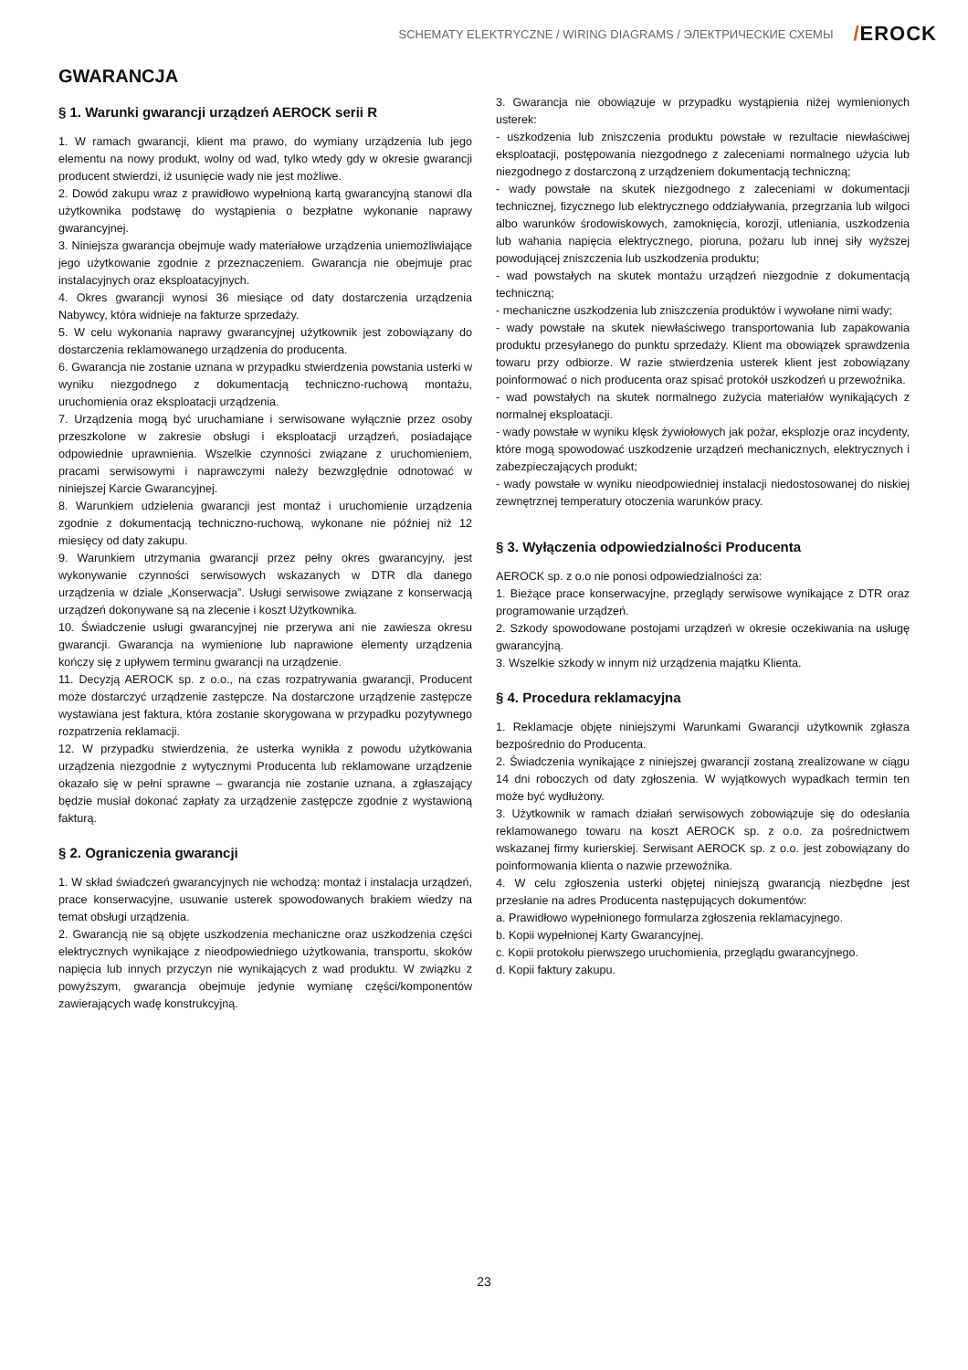SCHEMATY ELEKTRYCZNE / WIRING DIAGRAMS / ЭЛЕКТРИЧЕСКИЕ СХЕМЫ
/EROCK
GWARANCJA
§ 1. Warunki gwarancji urządzeń AEROCK serii R
1. W ramach gwarancji, klient ma prawo, do wymiany urządzenia lub jego elementu na nowy produkt, wolny od wad, tylko wtedy gdy w okresie gwarancji producent stwierdzi, iż usunięcie wady nie jest możliwe.
2. Dowód zakupu wraz z prawidłowo wypełnioną kartą gwarancyjną stanowi dla użytkownika podstawę do wystąpienia o bezpłatne wykonanie naprawy gwarancyjnej.
3. Niniejsza gwarancja obejmuje wady materiałowe urządzenia uniemożliwiające jego użytkowanie zgodnie z przeznaczeniem. Gwarancja nie obejmuje prac instalacyjnych oraz eksploatacyjnych.
4. Okres gwarancji wynosi 36 miesiące od daty dostarczenia urządzenia Nabywcy, która widnieje na fakturze sprzedaży.
5. W celu wykonania naprawy gwarancyjnej użytkownik jest zobowiązany do dostarczenia reklamowanego urządzenia do producenta.
6. Gwarancja nie zostanie uznana w przypadku stwierdzenia powstania usterki w wyniku niezgodnego z dokumentacją techniczno-ruchową montażu, uruchomienia oraz eksploatacji urządzenia.
7. Urządzenia mogą być uruchamiane i serwisowane wyłącznie przez osoby przeszkolone w zakresie obsługi i eksploatacji urządzeń, posiadające odpowiednie uprawnienia. Wszelkie czynności związane z uruchomieniem, pracami serwisowymi i naprawczymi należy bezwzględnie odnotować w niniejszej Karcie Gwarancyjnej.
8. Warunkiem udzielenia gwarancji jest montaż i uruchomienie urządzenia zgodnie z dokumentacją techniczno-ruchową, wykonane nie później niż 12 miesięcy od daty zakupu.
9. Warunkiem utrzymania gwarancji przez pełny okres gwarancyjny, jest wykonywanie czynności serwisowych wskazanych w DTR dla danego urządzenia w dziale „Konserwacja”. Usługi serwisowe związane z konserwacją urządzeń dokonywane są na zlecenie i koszt Użytkownika.
10. Świadczenie usługi gwarancyjnej nie przerywa ani nie zawiesza okresu gwarancji. Gwarancja na wymienione lub naprawione elementy urządzenia kończy się z upływem terminu gwarancji na urządzenie.
11. Decyzją AEROCK sp. z o.o., na czas rozpatrywania gwarancji, Producent może dostarczyć urządzenie zastępcze. Na dostarczone urządzenie zastępcze wystawiana jest faktura, która zostanie skorygowana w przypadku pozytywnego rozpatrzenia reklamacji.
12. W przypadku stwierdzenia, że usterka wynikła z powodu użytkowania urządzenia niezgodnie z wytycznymi Producenta lub reklamowane urządzenie okazało się w pełni sprawne – gwarancja nie zostanie uznana, a zgłaszający będzie musiał dokonać zapłaty za urządzenie zastępcze zgodnie z wystawioną fakturą.
§ 2. Ograniczenia gwarancji
1. W skład świadczeń gwarancyjnych nie wchodzą: montaż i instalacja urządzeń, prace konserwacyjne, usuwanie usterek spowodowanych brakiem wiedzy na temat obsługi urządzenia.
2. Gwarancją nie są objęte uszkodzenia mechaniczne oraz uszkodzenia części elektrycznych wynikające z nieodpowiedniego użytkowania, transportu, skoków napięcia lub innych przyczyn nie wynikających z wad produktu. W związku z powyższym, gwarancja obejmuje jedynie wymianę części/komponentów zawierających wadę konstrukcyjną.
3. Gwarancja nie obowiązuje w przypadku wystąpienia niżej wymienionych usterek:
- uszkodzenia lub zniszczenia produktu powstałe w rezultacie niewłaściwej eksploatacji, postępowania niezgodnego z zaleceniami normalnego użycia lub niezgodnego z dostarczoną z urządzeniem dokumentacją techniczną;
- wady powstałe na skutek niezgodnego z zaleceniami w dokumentacji technicznej, fizycznego lub elektrycznego oddziaływania, przegrzania lub wilgoci albo warunków środowiskowych, zamoknięcia, korozji, utleniania, uszkodzenia lub wahania napięcia elektrycznego, pioruna, pożaru lub innej siły wyższej powodującej zniszczenia lub uszkodzenia produktu;
- wad powstałych na skutek montażu urządzeń niezgodnie z dokumentacją techniczną;
- mechaniczne uszkodzenia lub zniszczenia produktów i wywołane nimi wady;
- wady powstałe na skutek niewłaściwego transportowania lub zapakowania produktu przesyłanego do punktu sprzedaży. Klient ma obowiązek sprawdzenia towaru przy odbiorze. W razie stwierdzenia usterek klient jest zobowiązany poinformować o nich producenta oraz spisać protokół uszkodzeń u przewoźnika.
- wad powstałych na skutek normalnego zużycia materiałów wynikających z normalnej eksploatacji.
- wady powstałe w wyniku klęsk żywiołowych jak pożar, eksplozje oraz incydenty, które mogą spowodować uszkodzenie urządzeń mechanicznych, elektrycznych i zabezpieczających produkt;
- wady powstałe w wyniku nieodpowiedniej instalacji niedostosowanej do niskiej zewnętrznej temperatury otoczenia warunków pracy.
§ 3. Wyłączenia odpowiedzialności Producenta
AEROCK sp. z o.o nie ponosi odpowiedzialności za:
1. Bieżące prace konserwacyjne, przeglądy serwisowe wynikające z DTR oraz programowanie urządzeń.
2. Szkody spowodowane postojami urządzeń w okresie oczekiwania na usługę gwarancyjną.
3. Wszelkie szkody w innym niż urządzenia majątku Klienta.
§ 4. Procedura reklamacyjna
1. Reklamacje objęte niniejszymi Warunkami Gwarancji użytkownik zgłasza bezpośrednio do Producenta.
2. Świadczenia wynikające z niniejszej gwarancji zostaną zrealizowane w ciągu 14 dni roboczych od daty zgłoszenia. W wyjątkowych wypadkach termin ten może być wydłużony.
3. Użytkownik w ramach działań serwisowych zobowiązuje się do odesłania reklamowanego towaru na koszt AEROCK sp. z o.o. za pośrednictwem wskazanej firmy kurierskiej. Serwisant AEROCK sp. z o.o. jest zobowiązany do poinformowania klienta o nazwie przewoźnika.
4. W celu zgłoszenia usterki objętej niniejszą gwarancją niezbędne jest przesłanie na adres Producenta następujących dokumentów:
a. Prawidłowo wypełnionego formularza zgłoszenia reklamacyjnego.
b. Kopii wypełnionej Karty Gwarancyjnej.
c. Kopii protokołu pierwszego uruchomienia, przeglądu gwarancyjnego.
d. Kopii faktury zakupu.
23